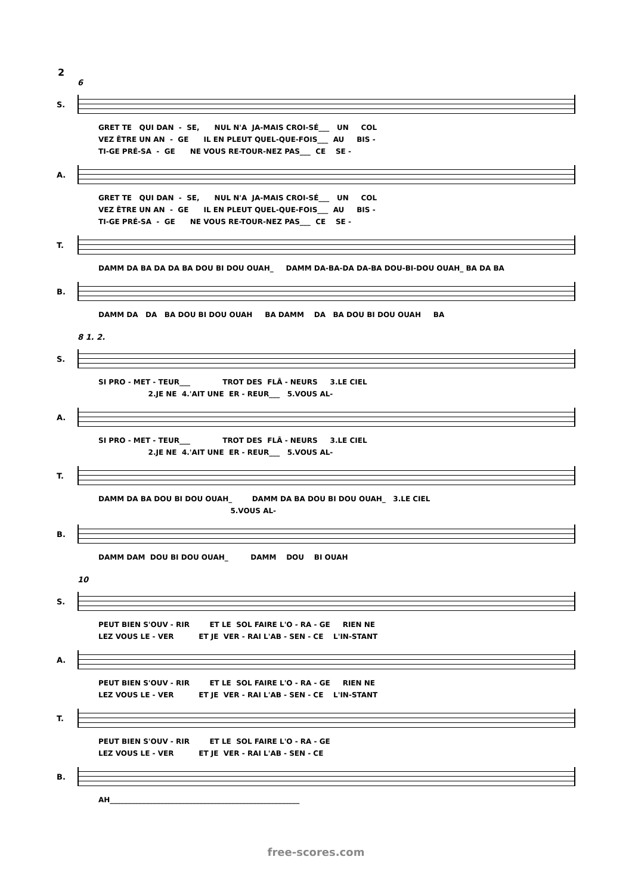2
6
S.
GRET TE QUI DAN - SE, NUL N'A JA-MAIS CROI-SÉ___ UN COL VEZ ÊTRE UN AN - GE IL EN PLEUT QUEL-QUE-FOIS___ AU BIS - TI-GE PRÉ-SA - GE NE VOUS RE-TOUR-NEZ PAS___ CE SE -
A.
GRET TE QUI DAN - SE, NUL N'A JA-MAIS CROI-SÉ___ UN COL VEZ ÊTRE UN AN - GE IL EN PLEUT QUEL-QUE-FOIS___ AU BIS - TI-GE PRÉ-SA - GE NE VOUS RE-TOUR-NEZ PAS___ CE SE -
T.
DAMM DA BA DA DA BA DOU BI DOU OUAH_ DAMM DA-BA-DA DA-BA DOU-BI-DOU OUAH_ BA DA BA
B.
DAMM DA DA BA DOU BI DOU OUAH BA DAMM DA BA DOU BI DOU OUAH BA
8 1. 2.
S.
SI PRO - MET - TEUR___ TROT DES FLÂ - NEURS 3.LE CIEL 2.JE NE 4.'AIT UNE ER - REUR___ 5.VOUS AL-
A.
SI PRO - MET - TEUR___ TROT DES FLÂ - NEURS 3.LE CIEL 2.JE NE 4.'AIT UNE ER - REUR___ 5.VOUS AL-
T.
DAMM DA BA DOU BI DOU OUAH_ DAMM DA BA DOU BI DOU OUAH_ 3.LE CIEL 5.VOUS AL-
B.
DAMM DAM DOU BI DOU OUAH_ DAMM DOU BI OUAH
10
S.
PEUT BIEN S'OUV - RIR ET LE SOL FAIRE L'O - RA - GE RIEN NE LEZ VOUS LE - VER ET JE VER - RAI L'AB - SEN - CE L'IN-STANT
A.
PEUT BIEN S'OUV - RIR ET LE SOL FAIRE L'O - RA - GE RIEN NE LEZ VOUS LE - VER ET JE VER - RAI L'AB - SEN - CE L'IN-STANT
T.
PEUT BIEN S'OUV - RIR ET LE SOL FAIRE L'O - RA - GE LEZ VOUS LE - VER ET JE VER - RAI L'AB - SEN - CE
B.
AH_____________________________________________________
free-scores.com